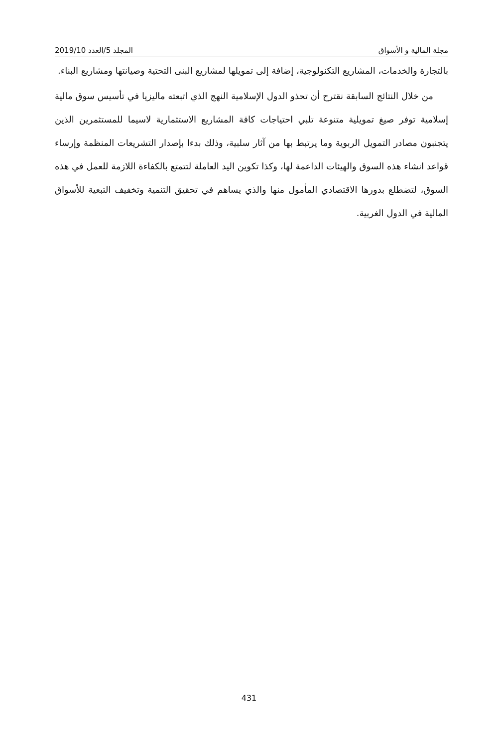2019/10 المجلد 5/العدد مجلة المالية و الأسواق
بالتجارة والخدمات، المشاريع التكنولوجية، إضافة إلى تمويلها لمشاريع البنى التحتية وصيانتها ومشاريع البناء.
من خلال النتائج السابقة نقترح أن تحذو الدول الإسلامية النهج الذي اتبعته ماليزيا في تأسيس سوق مالية إسلامية توفر صيغ تمويلية متنوعة تلبي احتياجات كافة المشاريع الاستثمارية لاسيما للمستثمرين الذين يتجنبون مصادر التمويل الربوية وما يرتبط بها من آثار سلبية، وذلك بدءا بإصدار التشريعات المنظمة وإرساء قواعد انشاء هذه السوق والهيئات الداعمة لها، وكذا تكوين اليد العاملة لتتمتع بالكفاءة اللازمة للعمل في هذه السوق، لتضطلع بدورها الاقتصادي المأمول منها والذي يساهم في تحقيق التنمية وتخفيف التبعية للأسواق المالية في الدول الغربية.
431